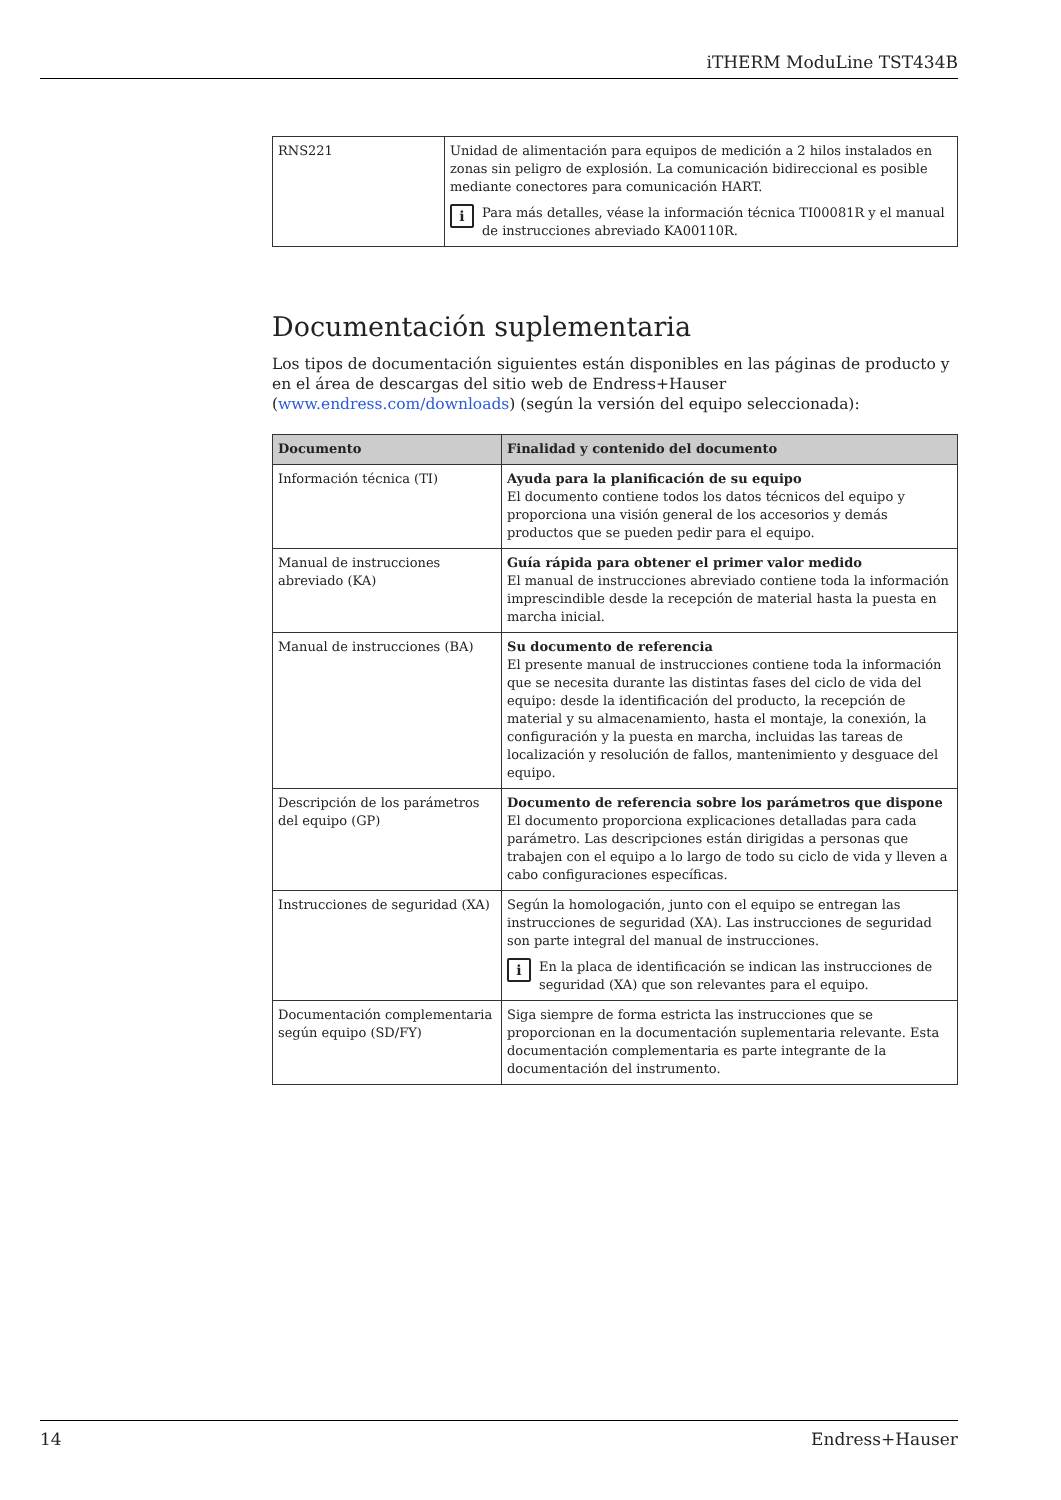iTHERM ModuLine TST434B
| RNS221 | Unidad de alimentación para equipos de medición a 2 hilos instalados en zonas sin peligro de explosión. La comunicación bidireccional es posible mediante conectores para comunicación HART. i Para más detalles, véase la información técnica TI00081R y el manual de instrucciones abreviado KA00110R. |
Documentación suplementaria
Los tipos de documentación siguientes están disponibles en las páginas de producto y en el área de descargas del sitio web de Endress+Hauser (www.endress.com/downloads) (según la versión del equipo seleccionada):
| Documento | Finalidad y contenido del documento |
| --- | --- |
| Información técnica (TI) | Ayuda para la planificación de su equipo El documento contiene todos los datos técnicos del equipo y proporciona una visión general de los accesorios y demás productos que se pueden pedir para el equipo. |
| Manual de instrucciones abreviado (KA) | Guía rápida para obtener el primer valor medido El manual de instrucciones abreviado contiene toda la información imprescindible desde la recepción de material hasta la puesta en marcha inicial. |
| Manual de instrucciones (BA) | Su documento de referencia El presente manual de instrucciones contiene toda la información que se necesita durante las distintas fases del ciclo de vida del equipo: desde la identificación del producto, la recepción de material y su almacenamiento, hasta el montaje, la conexión, la configuración y la puesta en marcha, incluidas las tareas de localización y resolución de fallos, mantenimiento y desguace del equipo. |
| Descripción de los parámetros del equipo (GP) | Documento de referencia sobre los parámetros que dispone El documento proporciona explicaciones detalladas para cada parámetro. Las descripciones están dirigidas a personas que trabajen con el equipo a lo largo de todo su ciclo de vida y lleven a cabo configuraciones específicas. |
| Instrucciones de seguridad (XA) | Según la homologación, junto con el equipo se entregan las instrucciones de seguridad (XA). Las instrucciones de seguridad son parte integral del manual de instrucciones. i En la placa de identificación se indican las instrucciones de seguridad (XA) que son relevantes para el equipo. |
| Documentación complementaria según equipo (SD/FY) | Siga siempre de forma estricta las instrucciones que se proporcionan en la documentación suplementaria relevante. Esta documentación complementaria es parte integrante de la documentación del instrumento. |
14 Endress+Hauser